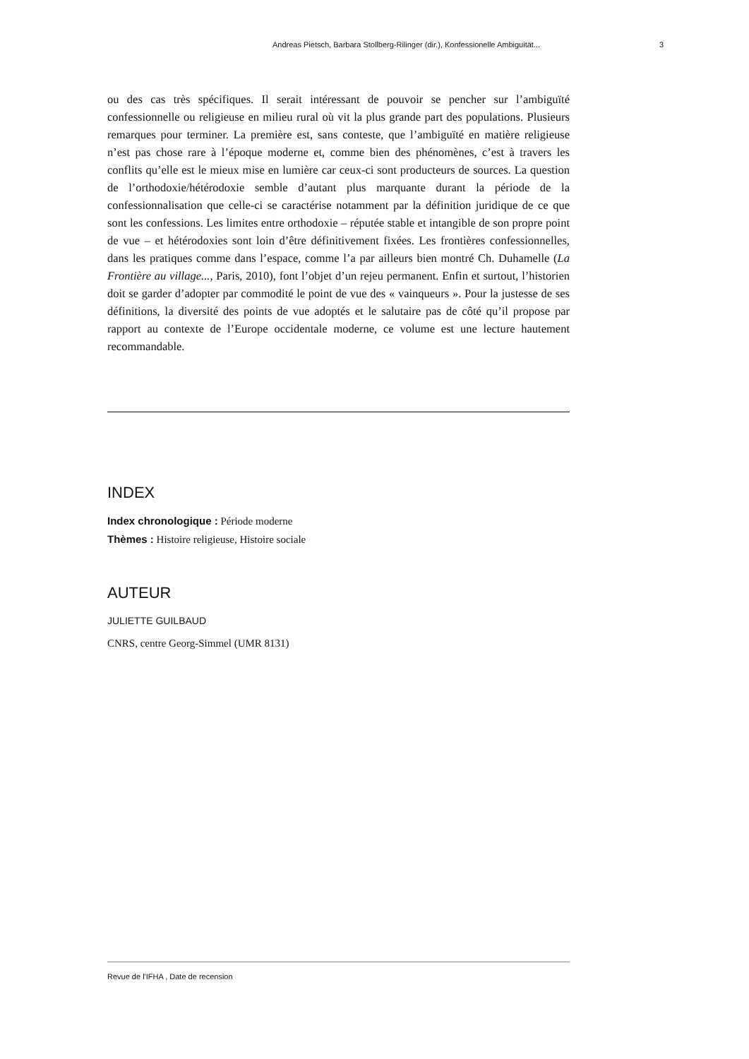Andreas Pietsch, Barbara Stollberg-Rilinger (dir.), Konfessionelle Ambiguität... 3
ou des cas très spécifiques. Il serait intéressant de pouvoir se pencher sur l’ambiguïté confessionnelle ou religieuse en milieu rural où vit la plus grande part des populations. Plusieurs remarques pour terminer. La première est, sans conteste, que l’ambiguïté en matière religieuse n’est pas chose rare à l’époque moderne et, comme bien des phénomènes, c’est à travers les conflits qu’elle est le mieux mise en lumière car ceux-ci sont producteurs de sources. La question de l’orthodoxie/hétérodoxie semble d’autant plus marquante durant la période de la confessionnalisation que celle-ci se caractérise notamment par la définition juridique de ce que sont les confessions. Les limites entre orthodoxie – réputée stable et intangible de son propre point de vue – et hétérodoxies sont loin d’être définitivement fixées. Les frontières confessionnelles, dans les pratiques comme dans l’espace, comme l’a par ailleurs bien montré Ch. Duhamelle (La Frontière au village..., Paris, 2010), font l’objet d’un rejeu permanent. Enfin et surtout, l’historien doit se garder d’adopter par commodité le point de vue des « vainqueurs ». Pour la justesse de ses définitions, la diversité des points de vue adoptés et le salutaire pas de côté qu’il propose par rapport au contexte de l’Europe occidentale moderne, ce volume est une lecture hautement recommandable.
INDEX
Index chronologique : Période moderne
Thèmes : Histoire religieuse, Histoire sociale
AUTEUR
JULIETTE GUILBAUD
CNRS, centre Georg-Simmel (UMR 8131)
Revue de l'IFHA , Date de recension